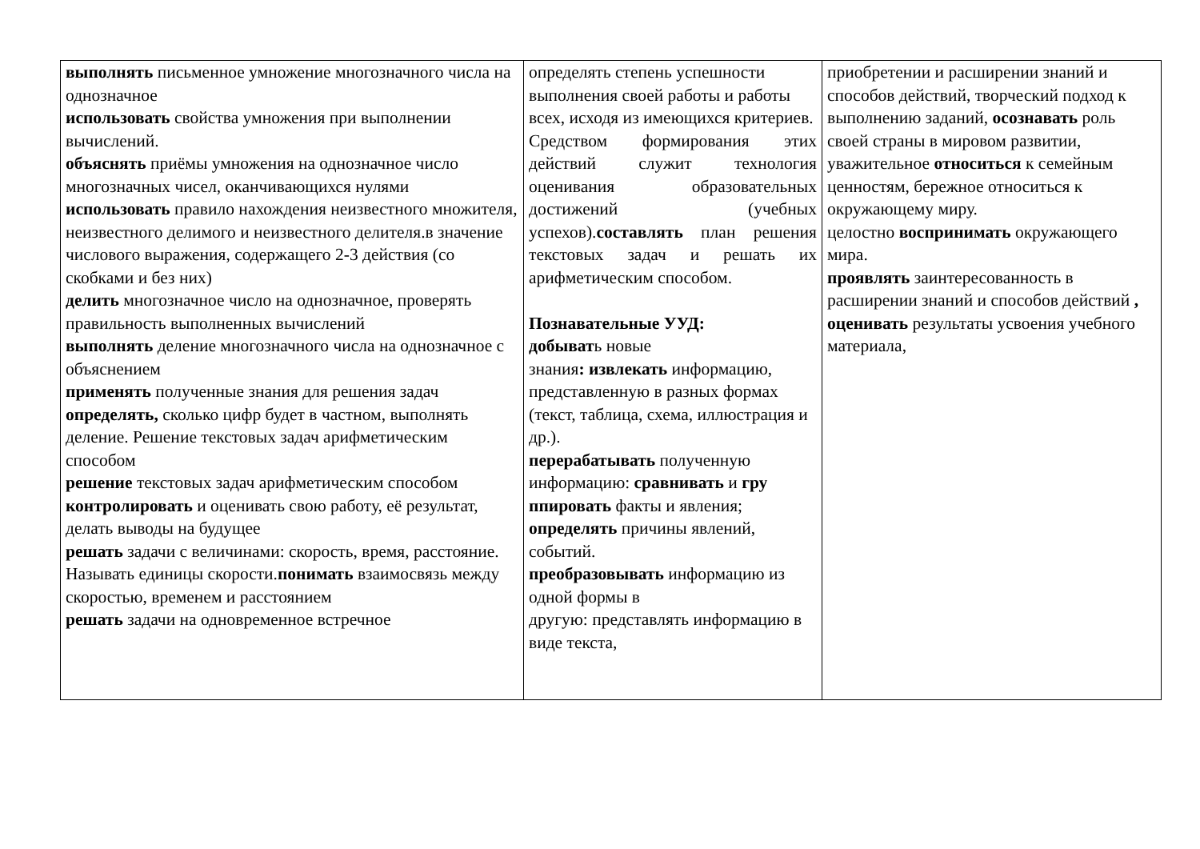| выполнять письменное умножение многозначного числа на однозначное использовать свойства умножения при выполнении вычислений. объяснять приёмы умножения на однозначное число многозначных чисел, оканчивающихся нулями использовать правило нахождения неизвестного множителя, неизвестного делимого и неизвестного делителя.в значение числового выражения, содержащего 2-3 действия (со скобками и без них) делить многозначное число на однозначное, проверять правильность выполненных вычислений выполнять деление многозначного числа на однозначное с объяснением применять полученные знания для решения задач определять, сколько цифр будет в частном, выполнять деление. Решение текстовых задач арифметическим способом решение текстовых задач арифметическим способом контролировать и оценивать свою работу, её результат, делать выводы на будущее решать задачи с величинами: скорость, время, расстояние. Называть единицы скорости. понимать взаимосвязь между скоростью, временем и расстоянием решать задачи на одновременное встречное | определять степень успешности выполнения своей работы и работы всех, исходя из имеющихся критериев. Средством формирования этих действий служит технология оценивания образовательных достижений (учебных успехов). составлять план решения текстовых задач и решать их арифметическим способом. Познавательные УУД: добыват ь новые знания : извлекать информацию, представленную в разных формах (текст, таблица, схема, иллюстрация и др.). перерабатывать полученную информацию: сравнивать и гру ппировать факты и явления; определять причины явлений, событий. преобразовывать информацию из одной формы в другую: представлять информацию в виде текста, | приобретении и расширении знаний и способов действий, творческий подход к выполнению заданий, осознавать роль своей страны в мировом развитии, уважительное относиться к семейным ценностям, бережное относиться к окружающему миру. целостно воспринимать окружающего мира. проявлять заинтересованность в расширении знаний и способов действий , оценивать результаты усвоения учебного материала, |